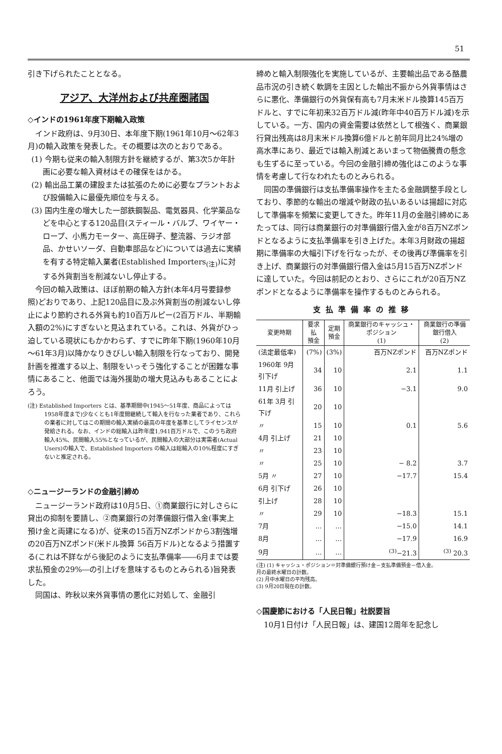51
引き下げられたこととなる。
アジア、大洋州および共産圏諸国
◇インドの1961年度下期輸入政策
インド政府は、9月30日、本年度下期(1961年10月～62年3月)の輸入政策を発表した。その概要は次のとおりである。
(1) 今期も従来の輸入制限方針を継続するが、第3次5か年計画に必要な輸入資材はその確保をはかる。
(2) 輸出品工業の建設または拡張のために必要なプラントおよび設備輸入に最優先順位を与える。
(3) 国内生産の増大した一部鉄鋼製品、電気器具、化学薬品などを中心とする120品目(スティール・バルブ、ワイヤー・ロープ、小馬力モーター、高圧碍子、整流器、ラジオ部品、かせいソーダ、自動車部品など)については過去に実績を有する特定輸入業者(Established Importers<sub>(注)</sub>)に対する外貨割当を削減ないし停止する。
今回の輸入政策は、ほぼ前期の輸入方針(本年4月号要録参照)どおりであり、上記120品目に及ぶ外貨割当の削減ないし停止により節約される外貨も約10百万ルピー(2百万ドル、半期輸入額の2%)にすぎないと見込まれている。これは、外貨がひっ迫している現状にもかかわらず、すでに昨年下期(1960年10月～61年3月)以降かなりきびしい輸入制限を行なっており、開発計画を推進する以上、制限をいっそう強化することが困難な事情にあること、他面では海外援助の増大見込みもあることによろう。
(注) Established Importers とは、基準期間中(1945～51年度、商品によっては1958年度まで)少なくとも1年度間継続して輸入を行なった業者であり、これらの業者に対してはこの期間の輸入実績の最高の年度を基準としてライセンスが発給される。なお、インドの総輸入は昨年度1,941百万ドルで、このうち政府輸入45%、民間輸入55%となっているが、民間輸入の大部分は実需者(Actual Users)の輸入で、Established Importers の輸入は総輸入の10%程度にすぎないと推定される。
◇ニュージーランドの金融引締め
ニュージーランド政府は10月5日、①商業銀行に対しさらに貸出の抑制を要請し、②商業銀行の対準備銀行借入金(事実上預け金と両建になる)が、従来の15百万NZポンドから3割強増の20百万NZポンド(米ドル換算 56百万ドル)となるよう措置する(これは不詳ながら後記のように支払準備率――6月までは要求払預金の29%―の引上げを意味するものとみられる)旨発表した。
同国は、昨秋以来外貨事情の悪化に対処して、金融引
締めと輸入制限強化を実施しているが、主要輸出品である酪農品市況の引き続く軟調を主因とした輸出不振から外貨事情はさらに悪化、準備銀行の外貨保有高も7月末米ドル換算145百万ドルと、すでに年初来32百万ドル減(昨年中40百万ドル減)を示している。一方、国内の資金需要は依然として根強く、商業銀行貸出残高は8月末米ドル換算6億ドルと前年同月比24%増の高水準にあり、最近では輸入削減とあいまって物価騰貴の懸念も生ずるに至っている。今回の金融引締め強化はこのような事情を考慮して行なわれたものとみられる。
同国の準備銀行は支払準備率操作を主たる金融調整手段としており、季節的な輸出の増減や財政の払いあるいは揚超に対応して準備率を頻繁に変更してきた。昨年11月の金融引締めにあたっては、同行は商業銀行の対準備銀行借入金が8百万NZポンドとなるように支払準備率を引き上げた。本年3月財政の揚超期に準備率の大幅引下げを行なったが、その後再び準備率を引き上げ、商業銀行の対準備銀行借入金は5月15百万NZポンドに達していた。今回は前記のとおり、さらにこれが20百万NZポンドとなるように準備率を操作するものとみられる。
支払準備率の推移
| 変更時期 | 要求払 預金 | 定期 預金 | 商業銀行のキャッシュ・ポジション (1) | 商業銀行の準備銀行借入 (2) |
| --- | --- | --- | --- | --- |
| (法定最低率) | (7%) | (3%) | 百万NZポンド | 百万NZポンド |
| 1960年 9月 引下げ | 34 | 10 | 2.1 | 1.1 |
| 11月 引上げ | 36 | 10 | −3.1 | 9.0 |
| 61年 3月 引下げ | 20 | 10 | | |
| 〃 | 15 | 10 | 0.1 | 5.6 |
| 4月 引上げ | 21 | 10 | | |
| 〃 | 23 | 10 | | |
| 〃 | 25 | 10 | − 8.2 | 3.7 |
| 5月 〃 | 27 | 10 | −17.7 | 15.4 |
| 6月 引下げ | 26 | 10 | | |
| 引上げ | 28 | 10 | | |
| 〃 | 29 | 10 | −18.3 | 15.1 |
| 7月 | … | … | −15.0 | 14.1 |
| 8月 | … | … | −17.9 | 16.9 |
| 9月 | … | … | <sup>(3)</sup>−21.3 | <sup>(3)</sup> 20.3 |
(注) (1) キャッシュ・ポジション＝対準備銀行預け金－支払準備預金－借入金。
月の最終水曜日の計数。
(2) 月中水曜日の平均残高。
(3) 9月20日現在の計数。
◇国慶節における「人民日報」社説要旨
10月1日付け「人民日報」は、建国12周年を記念し